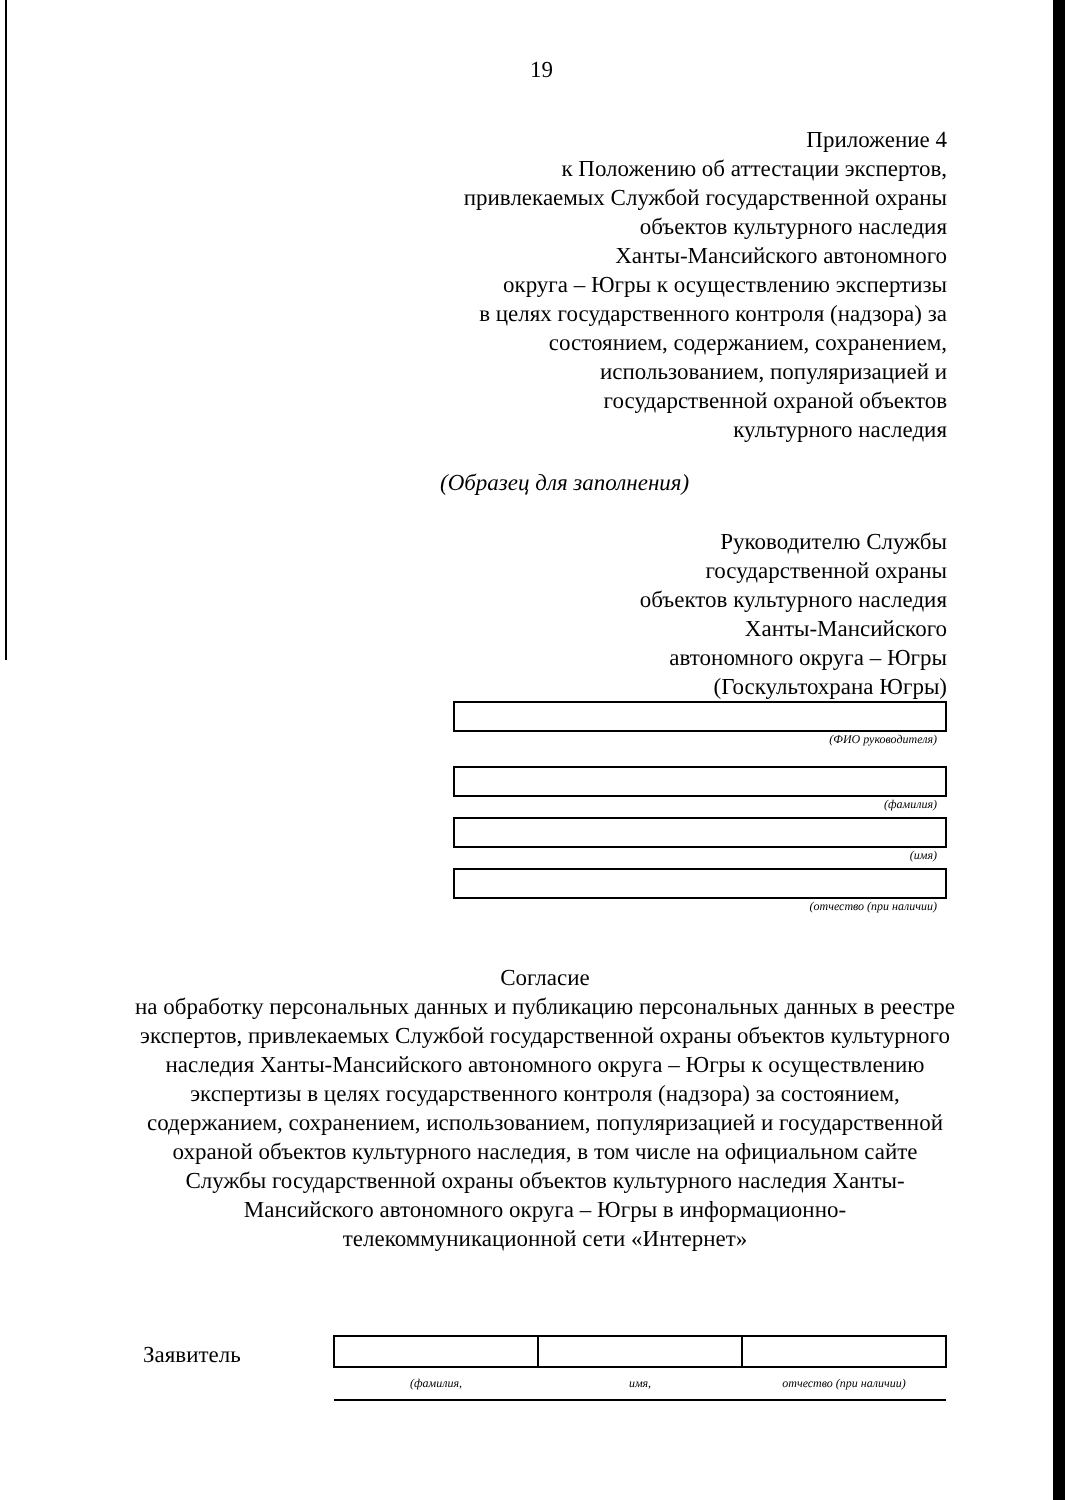19
Приложение 4
к Положению об аттестации экспертов,
привлекаемых Службой государственной охраны
объектов культурного наследия
Ханты-Мансийского автономного
округа – Югры к осуществлению экспертизы
в целях государственного контроля (надзора) за
состоянием, содержанием, сохранением,
использованием, популяризацией и
государственной охраной объектов
культурного наследия
(Образец для заполнения)
Руководителю Службы
государственной охраны
объектов культурного наследия
Ханты-Мансийского
автономного округа – Югры
(Госкультохрана Югры)
(ФИО руководителя)
(фамилия)
(имя)
(отчество (при наличии)
Согласие
на обработку персональных данных и публикацию персональных данных в реестре экспертов, привлекаемых Службой государственной охраны объектов культурного наследия Ханты-Мансийского автономного округа – Югры к осуществлению экспертизы в целях государственного контроля (надзора) за состоянием, содержанием, сохранением, использованием, популяризацией и государственной охраной объектов культурного наследия, в том числе на официальном сайте Службы государственной охраны объектов культурного наследия Ханты-Мансийского автономного округа – Югры в информационно-телекоммуникационной сети «Интернет»
Заявитель
| (фамилия, | имя, | отчество (при наличии) |